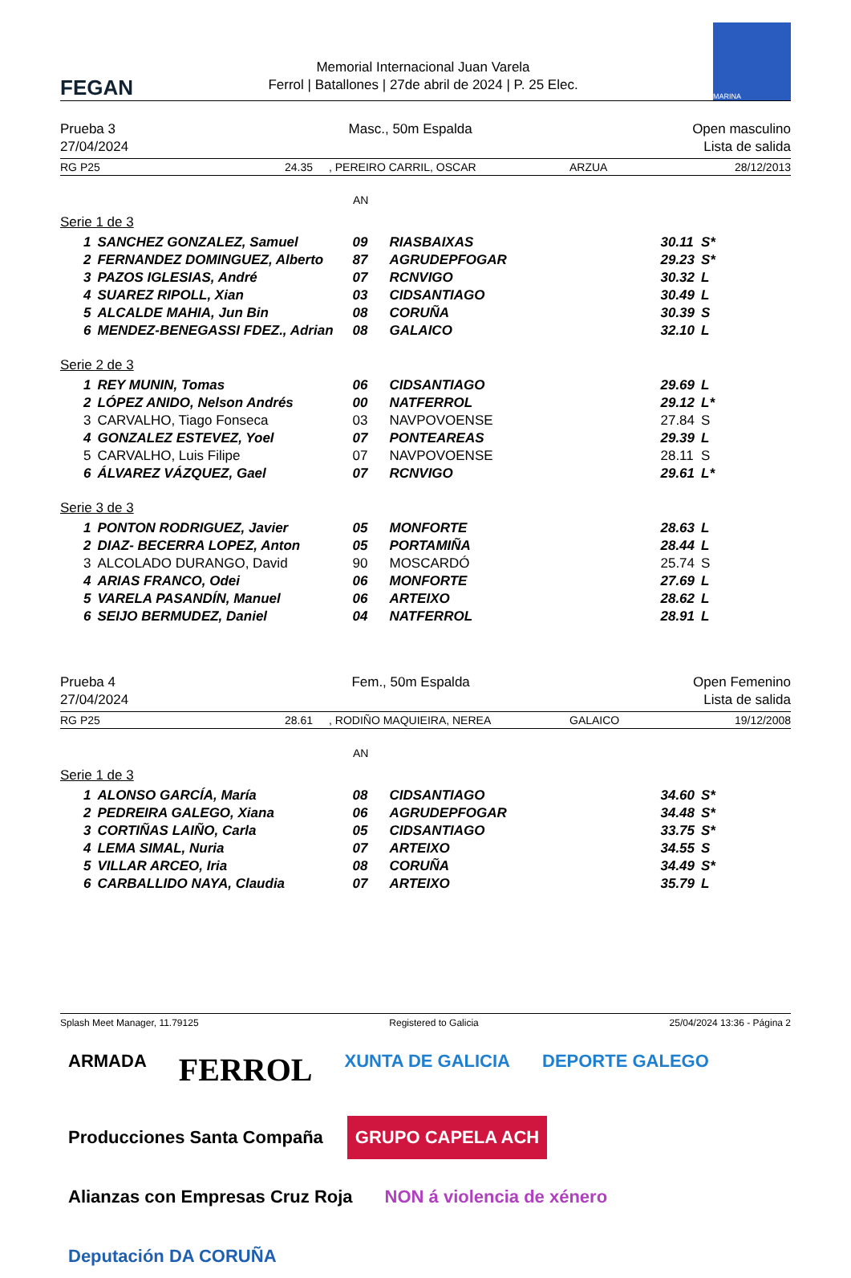FEGAN
Memorial Internacional Juan Varela
Ferrol | Batallones | 27de abril de 2024 | P. 25 Elec.
MARINA
Prueba 3
27/04/2024
Masc., 50m Espalda Open masculino
Lista de salida
RG P25 24.35, PEREIRO CARRIL, OSCAR ARZUA 28/12/2013
AN
Serie 1 de 3
| 1 | SANCHEZ GONZALEZ, Samuel | 09 | RIASBAIXAS | 30.11 | S* |
| 2 | FERNANDEZ DOMINGUEZ, Alberto | 87 | AGRUDEPFOGAR | 29.23 | S* |
| 3 | PAZOS IGLESIAS, André | 07 | RCNVIGO | 30.32 | L |
| 4 | SUAREZ RIPOLL, Xian | 03 | CIDSANTIAGO | 30.49 | L |
| 5 | ALCALDE MAHIA, Jun Bin | 08 | CORUÑA | 30.39 | S |
| 6 | MENDEZ-BENEGASSI FDEZ., Adrian | 08 | GALAICO | 32.10 | L |
Serie 2 de 3
| 1 | REY MUNIN, Tomas | 06 | CIDSANTIAGO | 29.69 | L |
| 2 | LÓPEZ ANIDO, Nelson Andrés | 00 | NATFERROL | 29.12 | L* |
| 3 | CARVALHO, Tiago Fonseca | 03 | NAVPOVOENSE | 27.84 | S |
| 4 | GONZALEZ ESTEVEZ, Yoel | 07 | PONTEAREAS | 29.39 | L |
| 5 | CARVALHO, Luis Filipe | 07 | NAVPOVOENSE | 28.11 | S |
| 6 | ÁLVAREZ VÁZQUEZ, Gael | 07 | RCNVIGO | 29.61 | L* |
Serie 3 de 3
| 1 | PONTON RODRIGUEZ, Javier | 05 | MONFORTE | 28.63 | L |
| 2 | DIAZ- BECERRA LOPEZ, Anton | 05 | PORTAMIÑA | 28.44 | L |
| 3 | ALCOLADO DURANGO, David | 90 | MOSCARDÓ | 25.74 | S |
| 4 | ARIAS FRANCO, Odei | 06 | MONFORTE | 27.69 | L |
| 5 | VARELA PASANDÍN, Manuel | 06 | ARTEIXO | 28.62 | L |
| 6 | SEIJO BERMUDEZ, Daniel | 04 | NATFERROL | 28.91 | L |
Prueba 4
27/04/2024
Fem., 50m Espalda Open Femenino
Lista de salida
RG P25 28.61, RODIÑO MAQUIEIRA, NEREA GALAICO 19/12/2008
AN
Serie 1 de 3
| 1 | ALONSO GARCÍA, María | 08 | CIDSANTIAGO | 34.60 | S* |
| 2 | PEDREIRA GALEGO, Xiana | 06 | AGRUDEPFOGAR | 34.48 | S* |
| 3 | CORTIÑAS LAIÑO, Carla | 05 | CIDSANTIAGO | 33.75 | S* |
| 4 | LEMA SIMAL, Nuria | 07 | ARTEIXO | 34.55 | S |
| 5 | VILLAR ARCEO, Iria | 08 | CORUÑA | 34.49 | S* |
| 6 | CARBALLIDO NAYA, Claudia | 07 | ARTEIXO | 35.79 | L |
Splash Meet Manager, 11.79125 Registered to Galicia 25/04/2024 13:36 - Página 2
ARMADA
FERROL
XUNTA DE GALICIA
DEPORTE GALEGO
Producciones Santa Compaña
GRUPO CAPELA ACH
Alianzas con Empresas Cruz Roja
NON á violencia de xénero
Deputación DA CORUÑA